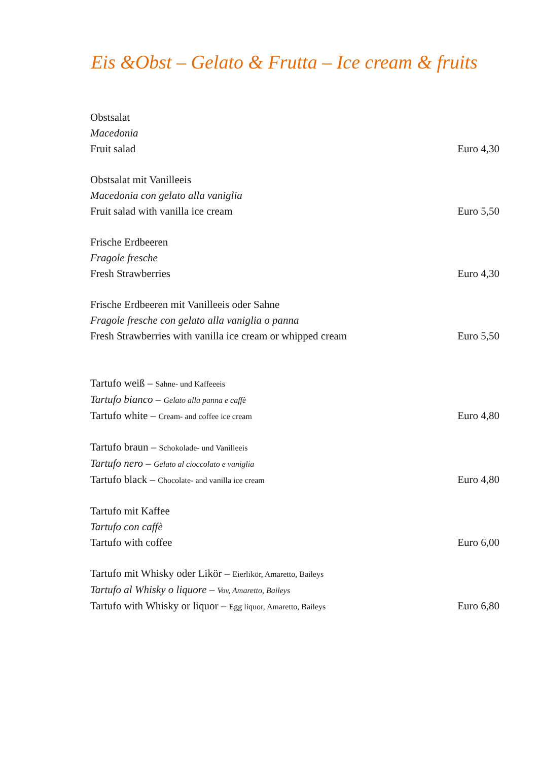Eis &Obst – Gelato & Frutta – Ice cream & fruits
Obstsalat
Macedonia
Fruit salad Euro 4,30
Obstsalat mit Vanilleeis
Macedonia con gelato alla vaniglia
Fruit salad with vanilla ice cream Euro 5,50
Frische Erdbeeren
Fragole fresche
Fresh Strawberries Euro 4,30
Frische Erdbeeren mit Vanilleeis oder Sahne
Fragole fresche con gelato alla vaniglia o panna
Fresh Strawberries with vanilla ice cream or whipped cream Euro 5,50
Tartufo weiß – Sahne- und Kaffeeeis
Tartufo bianco – Gelato alla panna e caffè
Tartufo white – Cream- and coffee ice cream Euro 4,80
Tartufo braun – Schokolade- und Vanilleeis
Tartufo nero – Gelato al cioccolato e vaniglia
Tartufo black – Chocolate- and vanilla ice cream Euro 4,80
Tartufo mit Kaffee
Tartufo con caffè
Tartufo with coffee Euro 6,00
Tartufo mit Whisky oder Likör – Eierlikör, Amaretto, Baileys
Tartufo al Whisky o liquore – Vov, Amaretto, Baileys
Tartufo with Whisky or liquor – Egg liquor, Amaretto, Baileys Euro 6,80